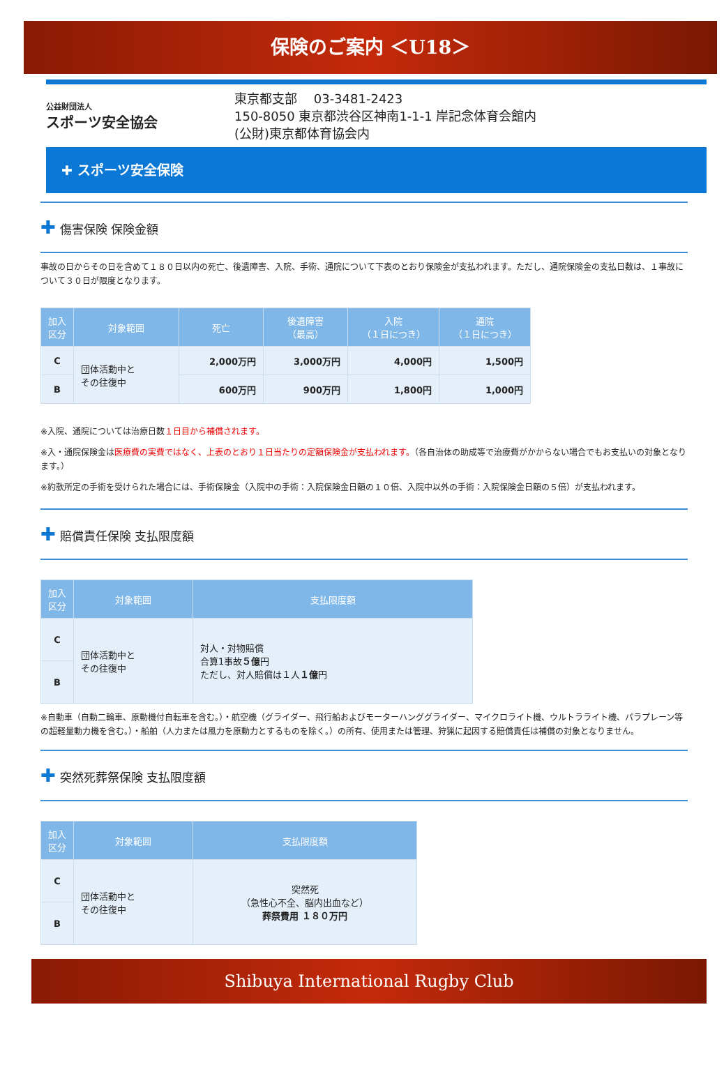保険のご案内 ＜U18＞
公益財団法人
スポーツ安全協会
東京都支部　 03-3481-2423
150-8050 東京都渋谷区神南1-1-1 岸記念体育会館内
(公財)東京都体育協会内
✚ スポーツ安全保険
✚ 傷害保険 保険金額
事故の日からその日を含めて１８０日以内の死亡、後遺障害、入院、手術、通院について下表のとおり保険金が支払われます。ただし、通院保険金の支払日数は、１事故について３０日が限度となります。
| 加入 区分 | 対象範囲 | 死亡 | 後遺障害 （最高） | 入院 （１日につき） | 通院 （１日につき） |
| --- | --- | --- | --- | --- | --- |
| C | 団体活動中と その往復中 | 2,000万円 | 3,000万円 | 4,000円 | 1,500円 |
| B | | 600万円 | 900万円 | 1,800円 | 1,000円 |
※入院、通院については治療日数１日目から補償されます。
※入・通院保険金は医療費の実費ではなく、上表のとおり１日当たりの定額保険金が支払われます。（各自治体の助成等で治療費がかからない場合でもお支払いの対象となります。）
※約款所定の手術を受けられた場合には、手術保険金（入院中の手術：入院保険金日額の１０倍、入院中以外の手術：入院保険金日額の５倍）が支払われます。
✚ 賠償責任保険 支払限度額
| 加入 区分 | 対象範囲 | 支払限度額 |
| --- | --- | --- |
| C | 団体活動中と その往復中 | 対人・対物賠償 合算1事故 ５億 円 ただし、対人賠償は１人 １億 円 |
| B | | |
※自動車（自動二輪車、原動機付自転車を含む。）・航空機（グライダー、飛行船およびモーターハンググライダー、マイクロライト機、ウルトラライト機、パラプレーン等の超軽量動力機を含む。）・船舶（人力または風力を原動力とするものを除く。）の所有、使用または管理、狩猟に起因する賠償責任は補償の対象となりません。
✚ 突然死葬祭保険 支払限度額
| 加入 区分 | 対象範囲 | 支払限度額 |
| --- | --- | --- |
| C | 団体活動中と その往復中 | 突然死 （急性心不全、脳内出血など） 葬祭費用 １８０万円 |
| B | | |
Shibuya International Rugby Club